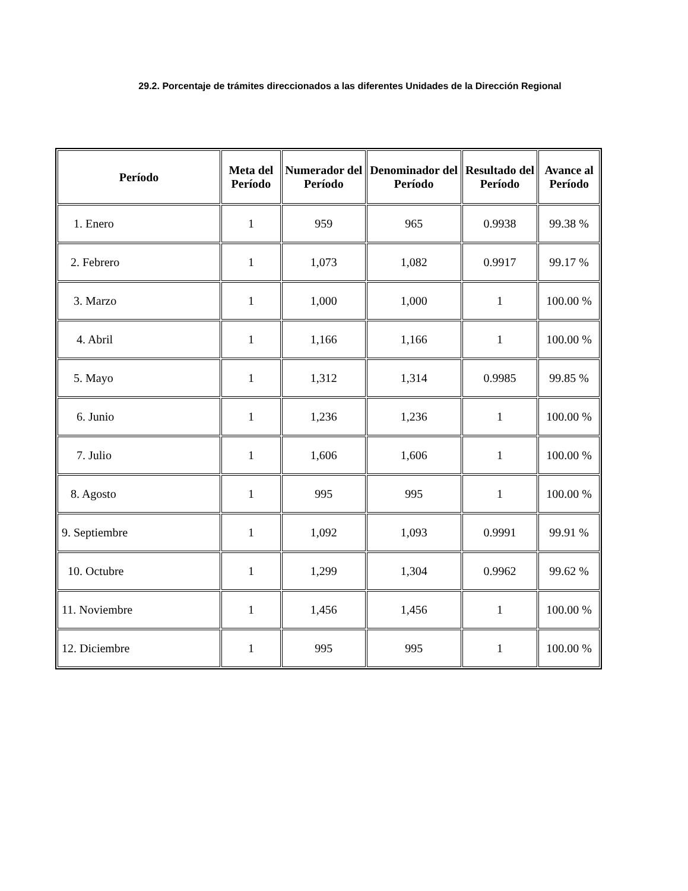29.2. Porcentaje de trámites direccionados a las diferentes Unidades de la Dirección Regional
| Período | Meta del Período | Numerador del Período | Denominador del Período | Resultado del Período | Avance al Período |
| --- | --- | --- | --- | --- | --- |
| 1. Enero | 1 | 959 | 965 | 0.9938 | 99.38 % |
| 2. Febrero | 1 | 1,073 | 1,082 | 0.9917 | 99.17 % |
| 3. Marzo | 1 | 1,000 | 1,000 | 1 | 100.00 % |
| 4. Abril | 1 | 1,166 | 1,166 | 1 | 100.00 % |
| 5. Mayo | 1 | 1,312 | 1,314 | 0.9985 | 99.85 % |
| 6. Junio | 1 | 1,236 | 1,236 | 1 | 100.00 % |
| 7. Julio | 1 | 1,606 | 1,606 | 1 | 100.00 % |
| 8. Agosto | 1 | 995 | 995 | 1 | 100.00 % |
| 9. Septiembre | 1 | 1,092 | 1,093 | 0.9991 | 99.91 % |
| 10. Octubre | 1 | 1,299 | 1,304 | 0.9962 | 99.62 % |
| 11. Noviembre | 1 | 1,456 | 1,456 | 1 | 100.00 % |
| 12. Diciembre | 1 | 995 | 995 | 1 | 100.00 % |